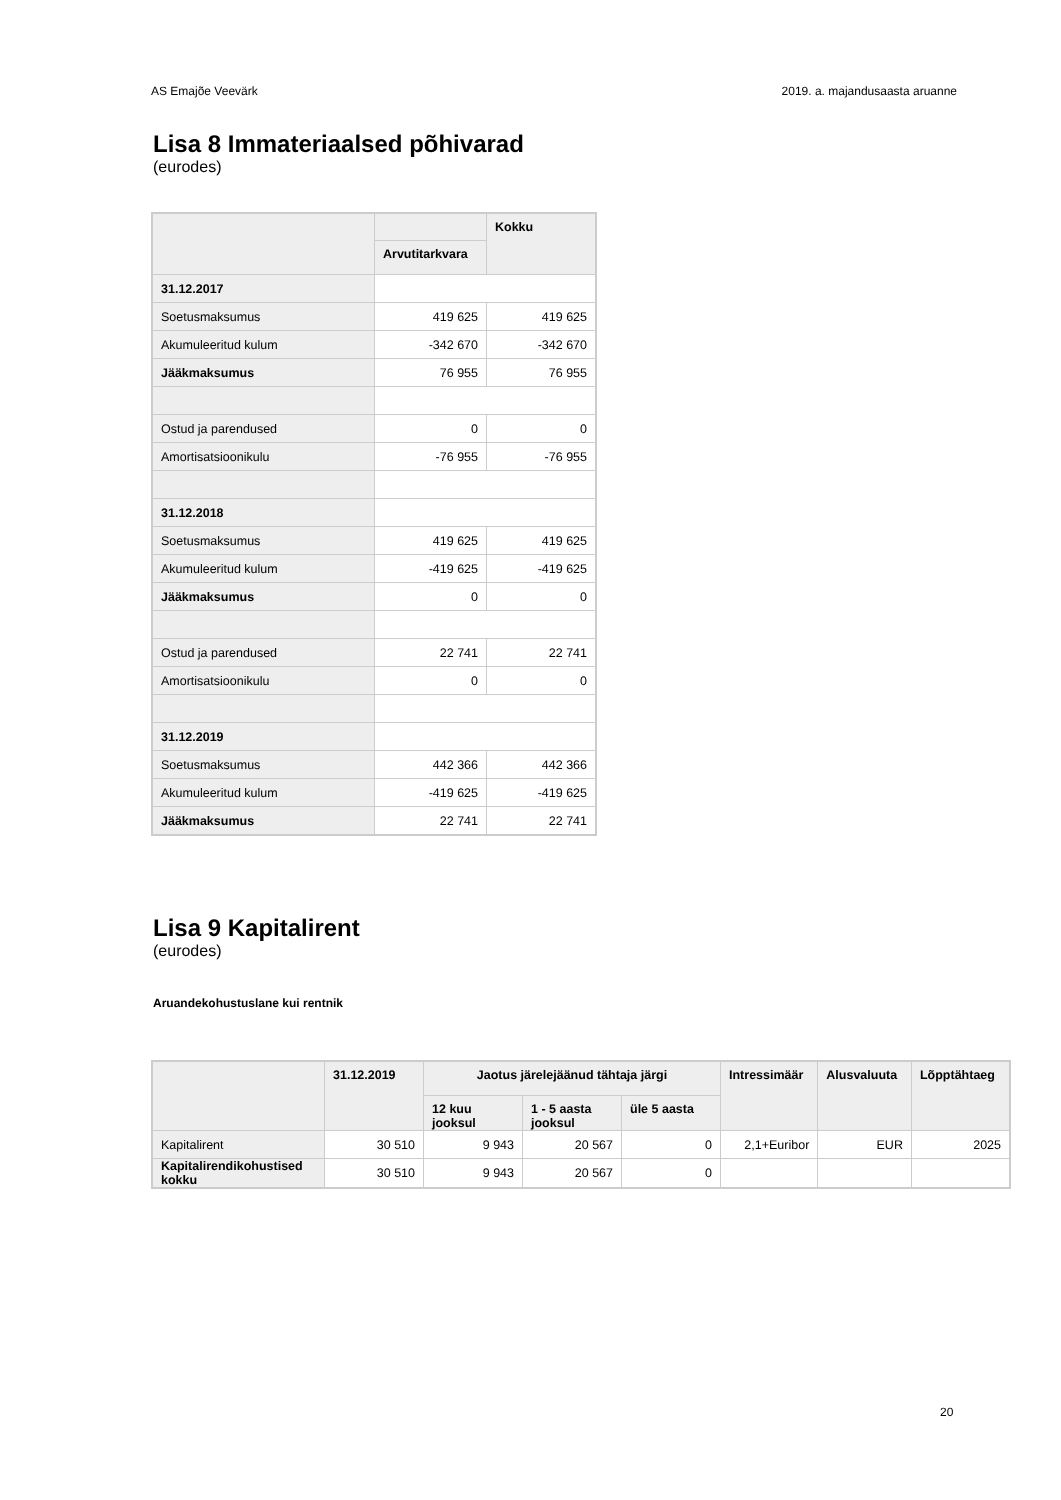AS Emajõe Veevärk 2019. a. majandusaasta aruanne
Lisa 8 Immateriaalsed põhivarad
(eurodes)
| | | Kokku |
| --- | --- | --- |
| | Arvutitarkvara | |
| 31.12.2017 | | |
| Soetusmaksumus | 419 625 | 419 625 |
| Akumuleeritud kulum | -342 670 | -342 670 |
| Jääkmaksumus | 76 955 | 76 955 |
| Ostud ja parendused | 0 | 0 |
| Amortisatsioonikulu | -76 955 | -76 955 |
| 31.12.2018 | | |
| Soetusmaksumus | 419 625 | 419 625 |
| Akumuleeritud kulum | -419 625 | -419 625 |
| Jääkmaksumus | 0 | 0 |
| Ostud ja parendused | 22 741 | 22 741 |
| Amortisatsioonikulu | 0 | 0 |
| 31.12.2019 | | |
| Soetusmaksumus | 442 366 | 442 366 |
| Akumuleeritud kulum | -419 625 | -419 625 |
| Jääkmaksumus | 22 741 | 22 741 |
Lisa 9 Kapitalirent
(eurodes)
Aruandekohustuslane kui rentnik
| | 31.12.2019 | Jaotus järelejäänud tähtaja järgi | | | Intressimäär | Alusvaluuta | Lõpptähtaeg |
| --- | --- | --- | --- | --- | --- | --- | --- |
| | | 12 kuu jooksul | 1 - 5 aasta jooksul | üle 5 aasta | | | |
| Kapitalirent | 30 510 | 9 943 | 20 567 | 0 | 2,1+Euribor | EUR | 2025 |
| Kapitalirendikohustised kokku | 30 510 | 9 943 | 20 567 | 0 | | | |
20